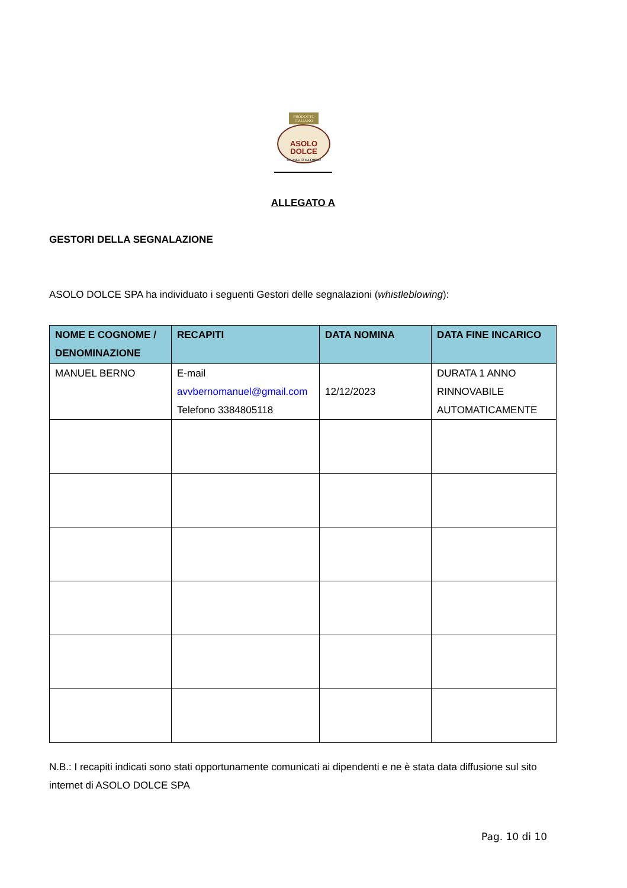PRODOTTO
ITALIANO
ASOLO DOLCE
SPECIALITÀ DA FORNO
ALLEGATO A
GESTORI DELLA SEGNALAZIONE
ASOLO DOLCE SPA ha individuato i seguenti Gestori delle segnalazioni (whistleblowing):
| NOME E COGNOME / DENOMINAZIONE | RECAPITI | DATA NOMINA | DATA FINE INCARICO |
| --- | --- | --- | --- |
| MANUEL BERNO | E-mail avvbernomanuel@gmail.com Telefono 3384805118 | 12/12/2023 | DURATA 1 ANNO RINNOVABILE AUTOMATICAMENTE |
N.B.: I recapiti indicati sono stati opportunamente comunicati ai dipendenti e ne è stata data diffusione sul sito internet di ASOLO DOLCE SPA
Pag. 10 di 10